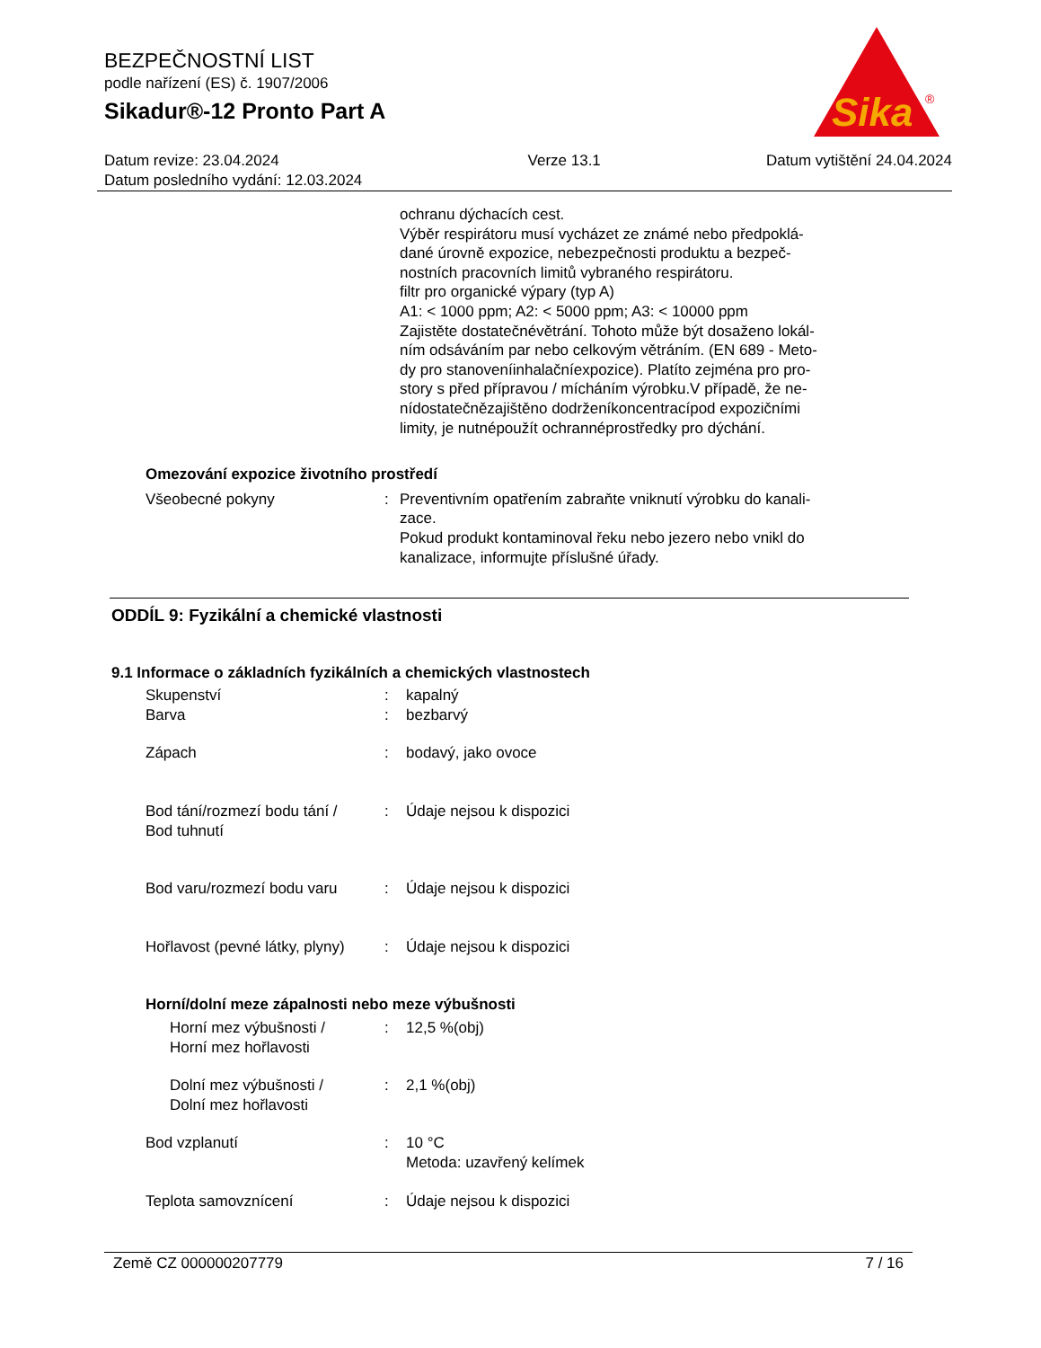Sika
®
BEZPEČNOSTNÍ LIST
podle nařízení (ES) č. 1907/2006
Sikadur®-12 Pronto Part A
Datum revize: 23.04.2024
Datum posledního vydání: 12.03.2024
Verze 13.1 Datum vytištění 24.04.2024
ochranu dýchacích cest.
Výběr respirátoru musí vycházet ze známé nebo předpoklá-
dané úrovně expozice, nebezpečnosti produktu a bezpeč-
nostních pracovních limitů vybraného respirátoru.
filtr pro organické výpary (typ A)
A1: < 1000 ppm; A2: < 5000 ppm; A3: < 10000 ppm
Zajistěte dostatečnévětrání. Tohoto může být dosaženo lokál-
ním odsáváním par nebo celkovým větráním. (EN 689 - Meto-
dy pro stanoveníinhalačníexpozice). Platíto zejména pro pro-
story s před přípravou / mícháním výrobku.V případě, že ne-
nídostatečnězajištěno dodrženíkoncentracípod expozičními
limity, je nutnépoužít ochrannéprostředky pro dýchání.
Omezování expozice životního prostředí
Všeobecné pokyny : Preventivním opatřením zabraňte vniknutí výrobku do kanali-
zace.
Pokud produkt kontaminoval řeku nebo jezero nebo vnikl do
kanalizace, informujte příslušné úřady.
ODDÍL 9: Fyzikální a chemické vlastnosti
9.1 Informace o základních fyzikálních a chemických vlastnostech
Skupenství : kapalný
Barva : bezbarvý
Zápach : bodavý, jako ovoce
Bod tání/rozmezí bodu tání /
Bod tuhnutí
: Údaje nejsou k dispozici
Bod varu/rozmezí bodu varu : Údaje nejsou k dispozici
Hořlavost (pevné látky, plyny) : Údaje nejsou k dispozici
Horní/dolní meze zápalnosti nebo meze výbušnosti
Horní mez výbušnosti /
Horní mez hořlavosti
: 12,5 %(obj)
Dolní mez výbušnosti /
Dolní mez hořlavosti
: 2,1 %(obj)
Bod vzplanutí : 10 °C
Metoda: uzavřený kelímek
Teplota samovznícení : Údaje nejsou k dispozici
Země CZ 000000207779 7 / 16